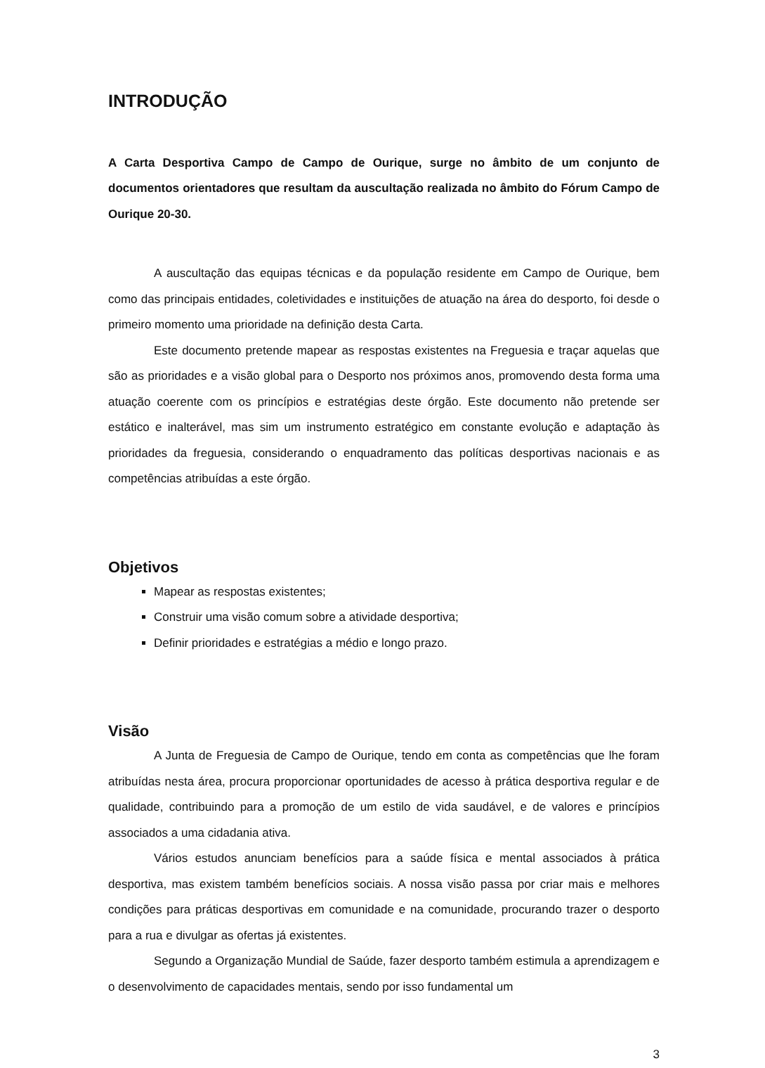INTRODUÇÃO
A Carta Desportiva Campo de Campo de Ourique, surge no âmbito de um conjunto de documentos orientadores que resultam da auscultação realizada no âmbito do Fórum Campo de Ourique 20-30.
A auscultação das equipas técnicas e da população residente em Campo de Ourique, bem como das principais entidades, coletividades e instituições de atuação na área do desporto, foi desde o primeiro momento uma prioridade na definição desta Carta.
Este documento pretende mapear as respostas existentes na Freguesia e traçar aquelas que são as prioridades e a visão global para o Desporto nos próximos anos, promovendo desta forma uma atuação coerente com os princípios e estratégias deste órgão. Este documento não pretende ser estático e inalterável, mas sim um instrumento estratégico em constante evolução e adaptação às prioridades da freguesia, considerando o enquadramento das políticas desportivas nacionais e as competências atribuídas a este órgão.
Objetivos
Mapear as respostas existentes;
Construir uma visão comum sobre a atividade desportiva;
Definir prioridades e estratégias a médio e longo prazo.
Visão
A Junta de Freguesia de Campo de Ourique, tendo em conta as competências que lhe foram atribuídas nesta área, procura proporcionar oportunidades de acesso à prática desportiva regular e de qualidade, contribuindo para a promoção de um estilo de vida saudável, e de valores e princípios associados a uma cidadania ativa.
Vários estudos anunciam benefícios para a saúde física e mental associados à prática desportiva, mas existem também benefícios sociais. A nossa visão passa por criar mais e melhores condições para práticas desportivas em comunidade e na comunidade, procurando trazer o desporto para a rua e divulgar as ofertas já existentes.
Segundo a Organização Mundial de Saúde, fazer desporto também estimula a aprendizagem e o desenvolvimento de capacidades mentais, sendo por isso fundamental um
3